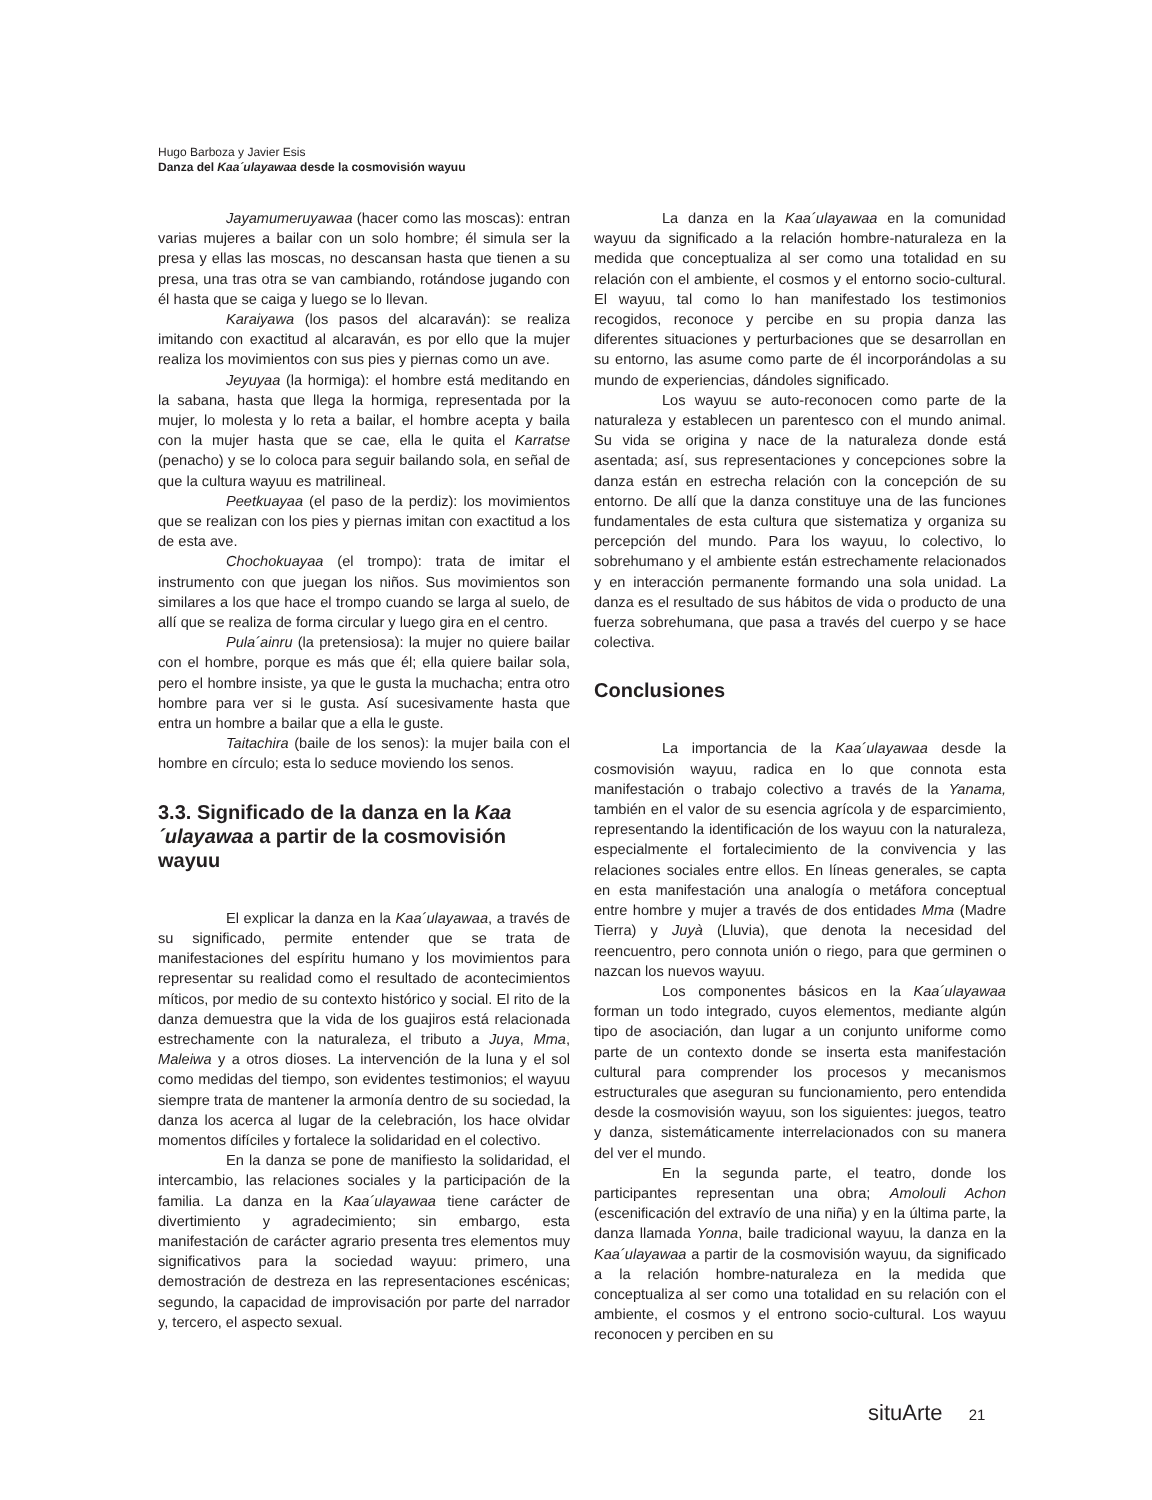Hugo Barboza y Javier Esis
Danza del Kaa´ulayawaa desde la cosmovisión wayuu
Jayamumeruyawaa (hacer como las moscas): entran varias mujeres a bailar con un solo hombre; él simula ser la presa y ellas las moscas, no descansan hasta que tienen a su presa, una tras otra se van cambiando, rotándose jugando con él hasta que se caiga y luego se lo llevan.
Karaiyawa (los pasos del alcaraván): se realiza imitando con exactitud al alcaraván, es por ello que la mujer realiza los movimientos con sus pies y piernas como un ave.
Jeyuyaa (la hormiga): el hombre está meditando en la sabana, hasta que llega la hormiga, representada por la mujer, lo molesta y lo reta a bailar, el hombre acepta y baila con la mujer hasta que se cae, ella le quita el Karratse (penacho) y se lo coloca para seguir bailando sola, en señal de que la cultura wayuu es matrilineal.
Peetkuayaa (el paso de la perdiz): los movimientos que se realizan con los pies y piernas imitan con exactitud a los de esta ave.
Chochokuayaa (el trompo): trata de imitar el instrumento con que juegan los niños. Sus movimientos son similares a los que hace el trompo cuando se larga al suelo, de allí que se realiza de forma circular y luego gira en el centro.
Pula´ainru (la pretensiosa): la mujer no quiere bailar con el hombre, porque es más que él; ella quiere bailar sola, pero el hombre insiste, ya que le gusta la muchacha; entra otro hombre para ver si le gusta. Así sucesivamente hasta que entra un hombre a bailar que a ella le guste.
Taitachira (baile de los senos): la mujer baila con el hombre en círculo; esta lo seduce moviendo los senos.
3.3. Significado de la danza en la Kaa´ulayawaa a partir de la cosmovisión wayuu
El explicar la danza en la Kaa´ulayawaa, a través de su significado, permite entender que se trata de manifestaciones del espíritu humano y los movimientos para representar su realidad como el resultado de acontecimientos míticos, por medio de su contexto histórico y social. El rito de la danza demuestra que la vida de los guajiros está relacionada estrechamente con la naturaleza, el tributo a Juya, Mma, Maleiwa y a otros dioses. La intervención de la luna y el sol como medidas del tiempo, son evidentes testimonios; el wayuu siempre trata de mantener la armonía dentro de su sociedad, la danza los acerca al lugar de la celebración, los hace olvidar momentos difíciles y fortalece la solidaridad en el colectivo.
En la danza se pone de manifiesto la solidaridad, el intercambio, las relaciones sociales y la participación de la familia. La danza en la Kaa´ulayawaa tiene carácter de divertimiento y agradecimiento; sin embargo, esta manifestación de carácter agrario presenta tres elementos muy significativos para la sociedad wayuu: primero, una demostración de destreza en las representaciones escénicas; segundo, la capacidad de improvisación por parte del narrador y, tercero, el aspecto sexual.
La danza en la Kaa´ulayawaa en la comunidad wayuu da significado a la relación hombre-naturaleza en la medida que conceptualiza al ser como una totalidad en su relación con el ambiente, el cosmos y el entorno socio-cultural. El wayuu, tal como lo han manifestado los testimonios recogidos, reconoce y percibe en su propia danza las diferentes situaciones y perturbaciones que se desarrollan en su entorno, las asume como parte de él incorporándolas a su mundo de experiencias, dándoles significado.
Los wayuu se auto-reconocen como parte de la naturaleza y establecen un parentesco con el mundo animal. Su vida se origina y nace de la naturaleza donde está asentada; así, sus representaciones y concepciones sobre la danza están en estrecha relación con la concepción de su entorno. De allí que la danza constituye una de las funciones fundamentales de esta cultura que sistematiza y organiza su percepción del mundo. Para los wayuu, lo colectivo, lo sobrehumano y el ambiente están estrechamente relacionados y en interacción permanente formando una sola unidad. La danza es el resultado de sus hábitos de vida o producto de una fuerza sobrehumana, que pasa a través del cuerpo y se hace colectiva.
Conclusiones
La importancia de la Kaa´ulayawaa desde la cosmovisión wayuu, radica en lo que connota esta manifestación o trabajo colectivo a través de la Yanama, también en el valor de su esencia agrícola y de esparcimiento, representando la identificación de los wayuu con la naturaleza, especialmente el fortalecimiento de la convivencia y las relaciones sociales entre ellos. En líneas generales, se capta en esta manifestación una analogía o metáfora conceptual entre hombre y mujer a través de dos entidades Mma (Madre Tierra) y Juyà (Lluvia), que denota la necesidad del reencuentro, pero connota unión o riego, para que germinen o nazcan los nuevos wayuu.
Los componentes básicos en la Kaa´ulayawaa forman un todo integrado, cuyos elementos, mediante algún tipo de asociación, dan lugar a un conjunto uniforme como parte de un contexto donde se inserta esta manifestación cultural para comprender los procesos y mecanismos estructurales que aseguran su funcionamiento, pero entendida desde la cosmovisión wayuu, son los siguientes: juegos, teatro y danza, sistemáticamente interrelacionados con su manera del ver el mundo.
En la segunda parte, el teatro, donde los participantes representan una obra; Amolouli Achon (escenificación del extravío de una niña) y en la última parte, la danza llamada Yonna, baile tradicional wayuu, la danza en la Kaa´ulayawaa a partir de la cosmovisión wayuu, da significado a la relación hombre-naturaleza en la medida que conceptualiza al ser como una totalidad en su relación con el ambiente, el cosmos y el entrono socio-cultural. Los wayuu reconocen y perciben en su
situArte 21